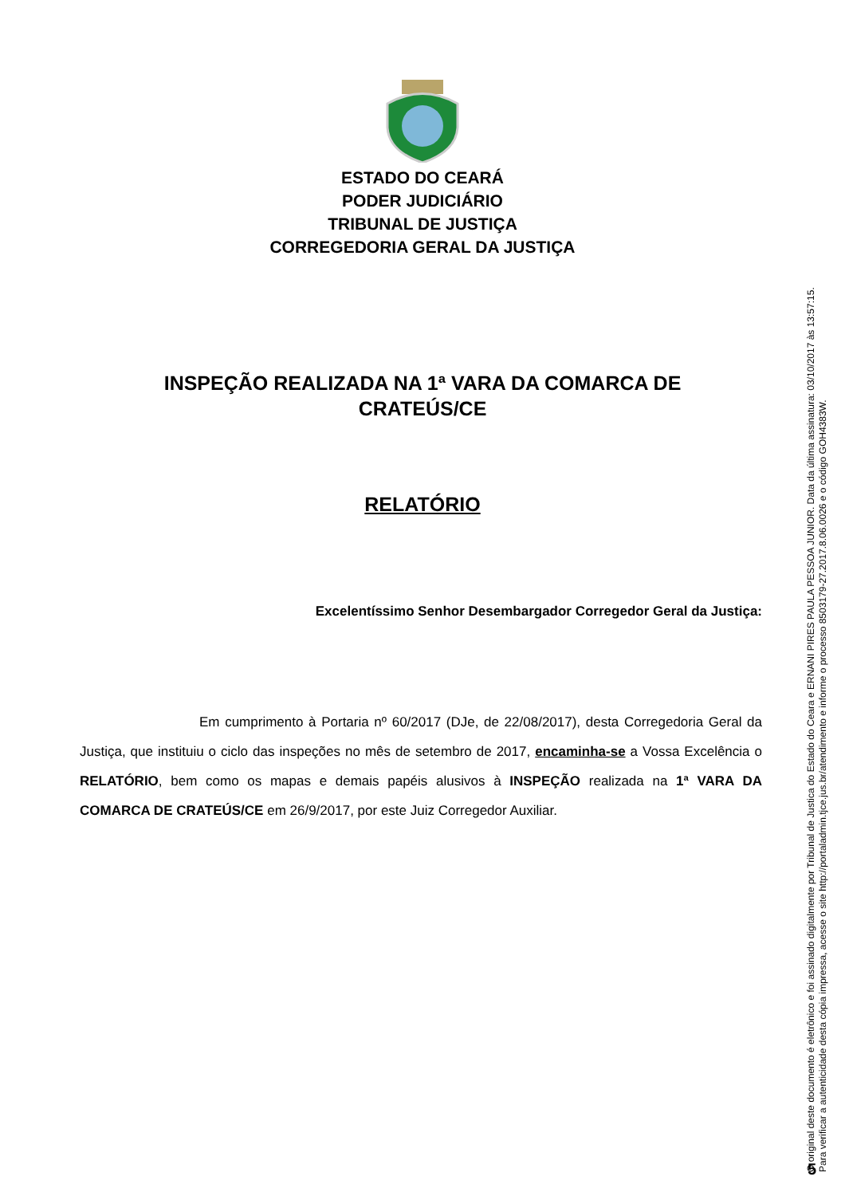ESTADO DO CEARÁ
PODER JUDICIÁRIO
TRIBUNAL DE JUSTIÇA
CORREGEDORIA GERAL DA JUSTIÇA
INSPEÇÃO REALIZADA NA 1ª VARA DA COMARCA DE
CRATEÚS/CE
RELATÓRIO
Excelentíssimo Senhor Desembargador Corregedor Geral da Justiça:
Em cumprimento à Portaria nº 60/2017 (DJe, de 22/08/2017), desta Corregedoria Geral da Justiça, que instituiu o ciclo das inspeções no mês de setembro de 2017, encaminha-se a Vossa Excelência o RELATÓRIO, bem como os mapas e demais papéis alusivos à INSPEÇÃO realizada na 1ª VARA DA COMARCA DE CRATEÚS/CE em 26/9/2017, por este Juiz Corregedor Auxiliar.
O original deste documento é eletrônico e foi assinado digitalmente por Tribunal de Justica do Estado do Ceara e ERNANI PIRES PAULA PESSOA JUNIOR. Data da última assinatura: 03/10/2017 às 13:57:15.
Para verificar a autenticidade desta cópia impressa, acesse o site http://portaladmin.tjce.jus.br/atendimento e informe o processo 8503179-27.2017.8.06.0026 e o código GOH4383W.
5